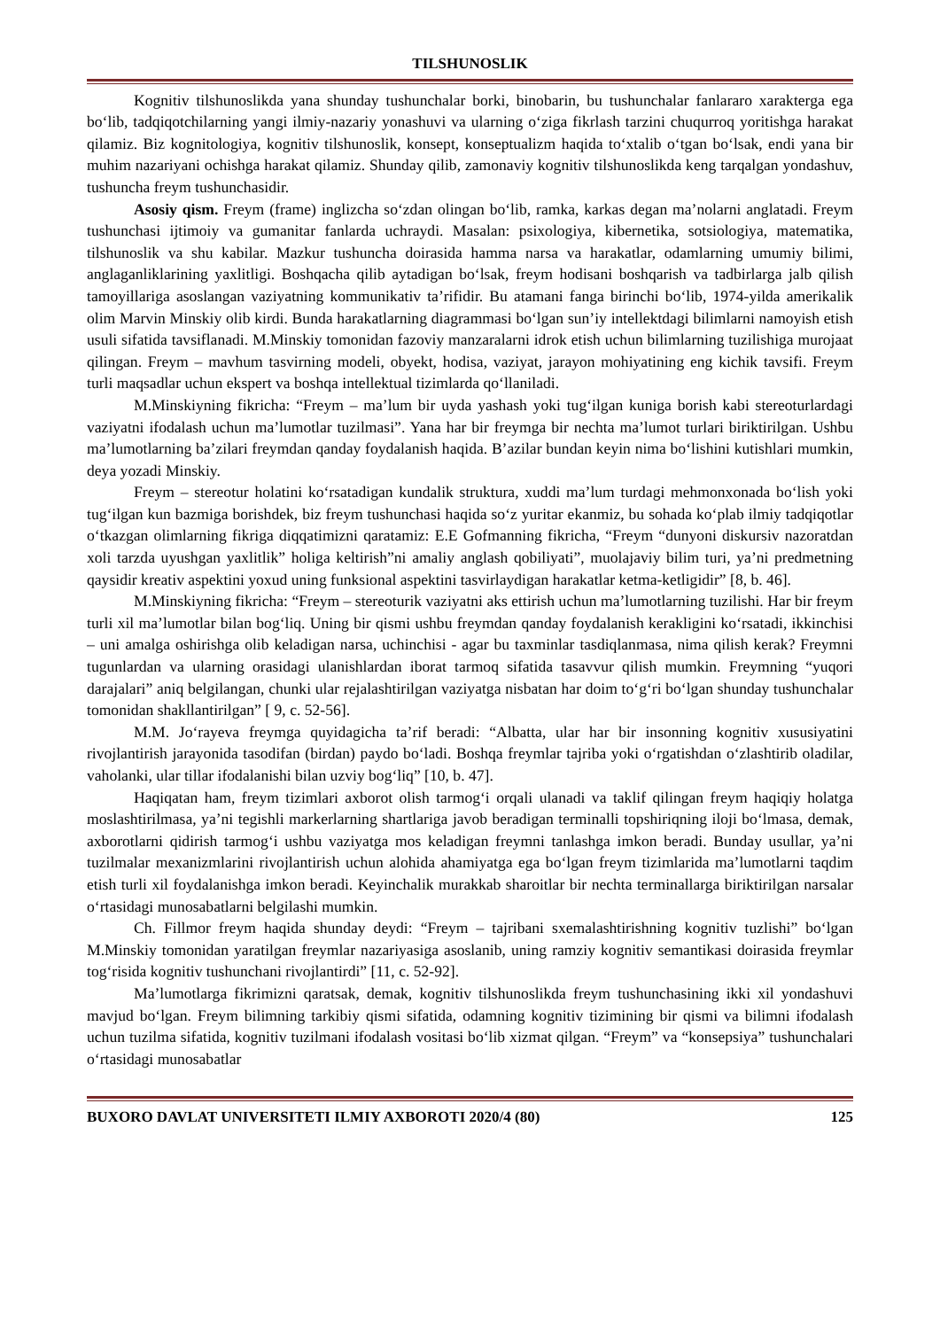TILSHUNOSLIK
Kognitiv tilshunoslikda yana shunday tushunchalar borki, binobarin, bu tushunchalar fanlararo xarakterga ega boʻlib, tadqiqotchilarning yangi ilmiy-nazariy yonashuvi va ularning oʻziga fikrlash tarzini chuqurroq yoritishga harakat qilamiz. Biz kognitologiya, kognitiv tilshunoslik, konsept, konseptualizm haqida toʻxtalib oʻtgan boʻlsak, endi yana bir muhim nazariyani ochishga harakat qilamiz. Shunday qilib, zamonaviy kognitiv tilshunoslikda keng tarqalgan yondashuv, tushuncha freym tushunchasidir.
Asosiy qism. Freym (frame) inglizcha soʻzdan olingan boʻlib, ramka, karkas degan ma’nolarni anglatadi. Freym tushunchasi ijtimoiy va gumanitar fanlarda uchraydi. Masalan: psixologiya, kibernetika, sotsiologiya, matematika, tilshunoslik va shu kabilar. Mazkur tushuncha doirasida hamma narsa va harakatlar, odamlarning umumiy bilimi, anglaganliklarining yaxlitligi. Boshqacha qilib aytadigan boʻlsak, freym hodisani boshqarish va tadbirlarga jalb qilish tamoyillariga asoslangan vaziyatning kommunikativ ta’rifidir. Bu atamani fanga birinchi boʻlib, 1974-yilda amerikalik olim Marvin Minskiy olib kirdi. Bunda harakatlarning diagrammasi boʻlgan sun’iy intellektdagi bilimlarni namoyish etish usuli sifatida tavsiflanadi. M.Minskiy tomonidan fazoviy manzaralarni idrok etish uchun bilimlarning tuzilishiga murojaat qilingan. Freym – mavhum tasvirning modeli, obyekt, hodisa, vaziyat, jarayon mohiyatining eng kichik tavsifi. Freym turli maqsadlar uchun ekspert va boshqa intellektual tizimlarda qoʻllaniladi.
M.Minskiyning fikricha: “Freym – ma’lum bir uyda yashash yoki tugʻilgan kuniga borish kabi stereoturlardagi vaziyatni ifodalash uchun ma’lumotlar tuzilmasi”. Yana har bir freymga bir nechta ma’lumot turlari biriktirilgan. Ushbu ma’lumotlarning ba’zilari freymdan qanday foydalanish haqida. B’azilar bundan keyin nima boʻlishini kutishlari mumkin, deya yozadi Minskiy.
Freym – stereotur holatini koʻrsatadigan kundalik struktura, xuddi ma’lum turdagi mehmonxonada boʻlish yoki tugʻilgan kun bazmiga borishdek, biz freym tushunchasi haqida soʻz yuritar ekanmiz, bu sohada koʻplab ilmiy tadqiqotlar oʻtkazgan olimlarning fikriga diqqatimizni qaratamiz: E.E Gofmanning fikricha, “Freym “dunyoni diskursiv nazoratdan xoli tarzda uyushgan yaxlitlik” holiga keltirish”ni amaliy anglash qobiliyati”, muolajaviy bilim turi, ya’ni predmetning qaysidir kreativ aspektini yoxud uning funksional aspektini tasvirlaydigan harakatlar ketma-ketligidir” [8, b. 46].
M.Minskiyning fikricha: “Freym – stereoturik vaziyatni aks ettirish uchun ma’lumotlarning tuzilishi. Har bir freym turli xil ma’lumotlar bilan bogʻliq. Uning bir qismi ushbu freymdan qanday foydalanish kerakligini koʻrsatadi, ikkinchisi – uni amalga oshirishga olib keladigan narsa, uchinchisi - agar bu taxminlar tasdiqlanmasa, nima qilish kerak? Freymni tugunlardan va ularning orasidagi ulanishlardan iborat tarmoq sifatida tasavvur qilish mumkin. Freymning “yuqori darajalari” aniq belgilangan, chunki ular rejalashtirilgan vaziyatga nisbatan har doim toʻgʻri boʻlgan shunday tushunchalar tomonidan shakllantirilgan” [ 9, c. 52-56].
M.M. Joʻrayeva freymga quyidagicha ta’rif beradi: “Albatta, ular har bir insonning kognitiv xususiyatini rivojlantirish jarayonida tasodifan (birdan) paydo boʻladi. Boshqa freymlar tajriba yoki oʻrgatishdan oʻzlashtirib oladilar, vaholanki, ular tillar ifodalanishi bilan uzviy bogʻliq” [10, b. 47].
Haqiqatan ham, freym tizimlari axborot olish tarmogʻi orqali ulanadi va taklif qilingan freym haqiqiy holatga moslashtirilmasa, ya’ni tegishli markerlarning shartlariga javob beradigan terminalli topshiriqning iloji boʻlmasa, demak, axborotlarni qidirish tarmogʻi ushbu vaziyatga mos keladigan freymni tanlashga imkon beradi. Bunday usullar, ya’ni tuzilmalar mexanizmlarini rivojlantirish uchun alohida ahamiyatga ega boʻlgan freym tizimlarida ma’lumotlarni taqdim etish turli xil foydalanishga imkon beradi. Keyinchalik murakkab sharoitlar bir nechta terminallarga biriktirilgan narsalar oʻrtasidagi munosabatlarni belgilashi mumkin.
Ch. Fillmor freym haqida shunday deydi: “Freym – tajribani sxemalashtirishning kognitiv tuzlishi” boʻlgan M.Minskiy tomonidan yaratilgan freymlar nazariyasiga asoslanib, uning ramziy kognitiv semantikasi doirasida freymlar togʻrisida kognitiv tushunchani rivojlantirdi” [11, c. 52-92].
Ma’lumotlarga fikrimizni qaratsak, demak, kognitiv tilshunoslikda freym tushunchasining ikki xil yondashuvi mavjud boʻlgan. Freym bilimning tarkibiy qismi sifatida, odamning kognitiv tizimining bir qismi va bilimni ifodalash uchun tuzilma sifatida, kognitiv tuzilmani ifodalash vositasi boʻlib xizmat qilgan. “Freym” va “konsepsiya” tushunchalari oʻrtasidagi munosabatlar
BUXORO DAVLAT UNIVERSITETI ILMIY AXBOROTI 2020/4 (80) 125